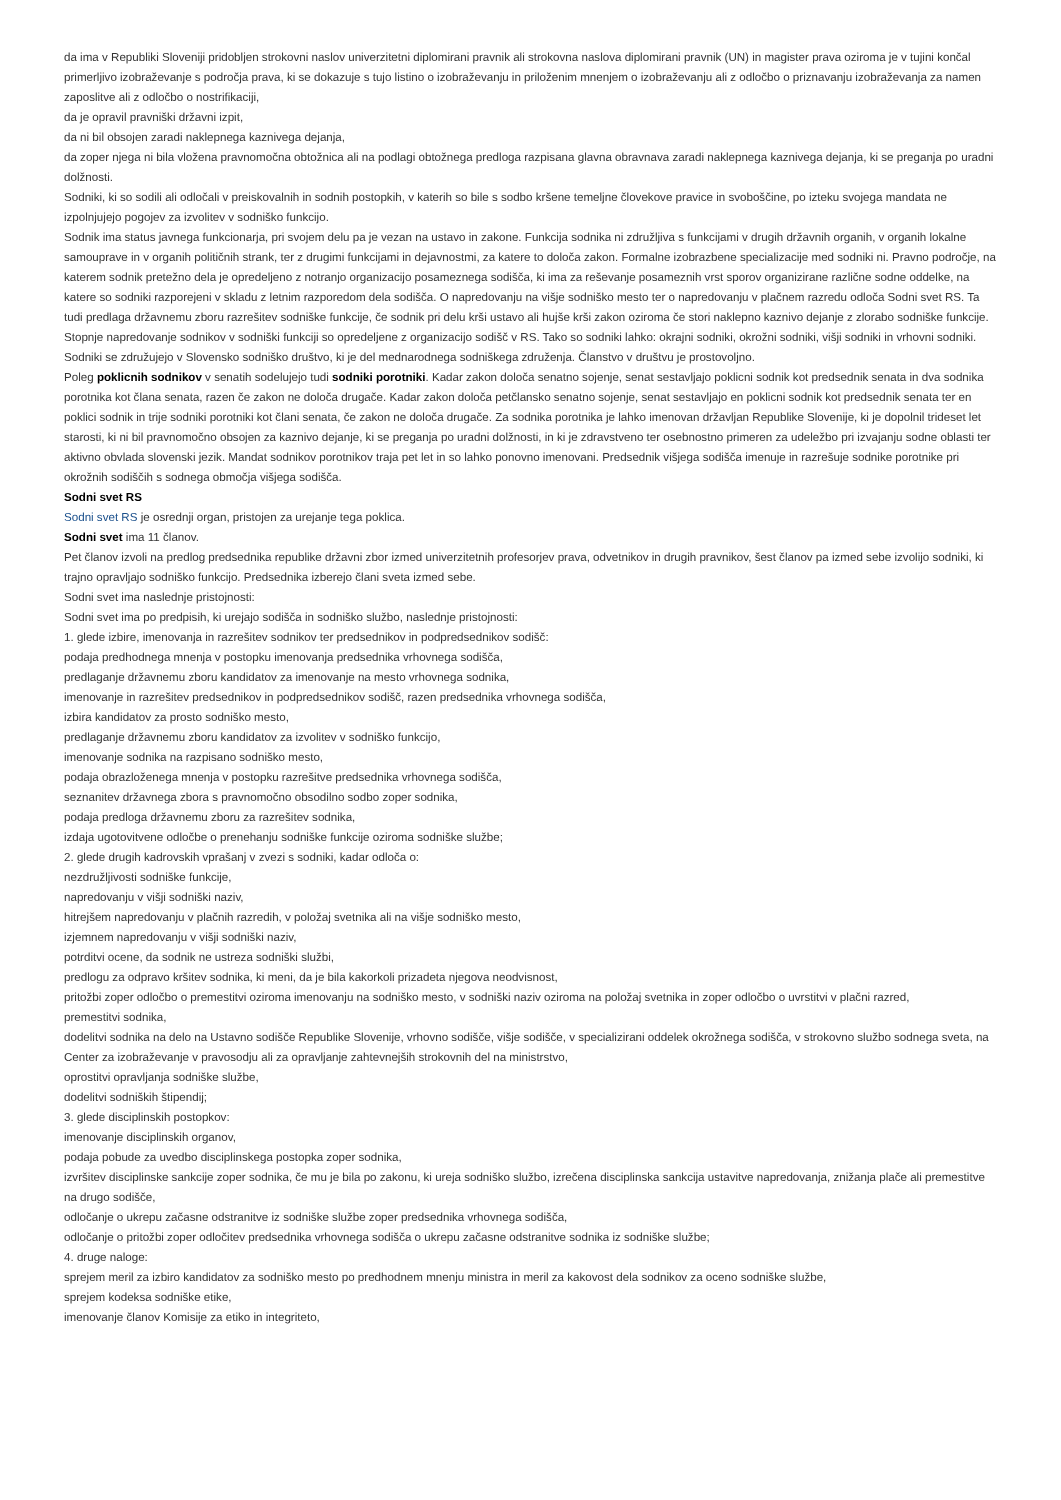da ima v Republiki Sloveniji pridobljen strokovni naslov univerzitetni diplomirani pravnik ali strokovna naslova diplomirani pravnik (UN) in magister prava oziroma je v tujini končal primerljivo izobraževanje s področja prava, ki se dokazuje s tujo listino o izobraževanju in priloženim mnenjem o izobraževanju ali z odločbo o priznavanju izobraževanja za namen zaposlitve ali z odločbo o nostrifikaciji,
da je opravil pravniški državni izpit,
da ni bil obsojen zaradi naklepnega kaznivega dejanja,
da zoper njega ni bila vložena pravnomočna obtožnica ali na podlagi obtožnega predloga razpisana glavna obravnava zaradi naklepnega kaznivega dejanja, ki se preganja po uradni dolžnosti.
Sodniki, ki so sodili ali odločali v preiskovalnih in sodnih postopkih, v katerih so bile s sodbo kršene temeljne človekove pravice in svoboščine, po izteku svojega mandata ne izpolnjujejo pogojev za izvolitev v sodniško funkcijo.
Sodnik ima status javnega funkcionarja, pri svojem delu pa je vezan na ustavo in zakone. Funkcija sodnika ni združljiva s funkcijami v drugih državnih organih, v organih lokalne samouprave in v organih političnih strank, ter z drugimi funkcijami in dejavnostmi, za katere to določa zakon. Formalne izobrazbene specializacije med sodniki ni. Pravno področje, na katerem sodnik pretežno dela je opredeljeno z notranjo organizacijo posameznega sodišča, ki ima za reševanje posameznih vrst sporov organizirane različne sodne oddelke, na katere so sodniki razporejeni v skladu z letnim razporedom dela sodišča. O napredovanju na višje sodniško mesto ter o napredovanju v plačnem razredu odloča Sodni svet RS. Ta tudi predlaga državnemu zboru razrešitev sodniške funkcije, če sodnik pri delu krši ustavo ali hujše krši zakon oziroma če stori naklepno kaznivo dejanje z zlorabo sodniške funkcije. Stopnje napredovanje sodnikov v sodniški funkciji so opredeljene z organizacijo sodišč v RS. Tako so sodniki lahko: okrajni sodniki, okrožni sodniki, višji sodniki in vrhovni sodniki.
Sodniki se združujejo v Slovensko sodniško društvo, ki je del mednarodnega sodniškega združenja. Članstvo v društvu je prostovoljno.
Poleg poklicnih sodnikov v senatih sodelujejo tudi sodniki porotniki. Kadar zakon določa senatno sojenje, senat sestavljajo poklicni sodnik kot predsednik senata in dva sodnika porotnika kot člana senata, razen če zakon ne določa drugače. Kadar zakon določa petčlansko senatno sojenje, senat sestavljajo en poklicni sodnik kot predsednik senata ter en poklici sodnik in trije sodniki porotniki kot člani senata, če zakon ne določa drugače. Za sodnika porotnika je lahko imenovan državljan Republike Slovenije, ki je dopolnil trideset let starosti, ki ni bil pravnomočno obsojen za kaznivo dejanje, ki se preganja po uradni dolžnosti, in ki je zdravstveno ter osebnostno primeren za udeležbo pri izvajanju sodne oblasti ter aktivno obvlada slovenski jezik. Mandat sodnikov porotnikov traja pet let in so lahko ponovno imenovani. Predsednik višjega sodišča imenuje in razrešuje sodnike porotnike pri okrožnih sodiščih s sodnega območja višjega sodišča.
Sodni svet RS
Sodni svet RS je osrednji organ, pristojen za urejanje tega poklica.
Sodni svet ima 11 članov.
Pet članov izvoli na predlog predsednika republike državni zbor izmed univerzitetnih profesorjev prava, odvetnikov in drugih pravnikov, šest članov pa izmed sebe izvolijo sodniki, ki trajno opravljajo sodniško funkcijo. Predsednika izberejo člani sveta izmed sebe.
Sodni svet ima naslednje pristojnosti:
Sodni svet ima po predpisih, ki urejajo sodišča in sodniško službo, naslednje pristojnosti:
1. glede izbire, imenovanja in razrešitev sodnikov ter predsednikov in podpredsednikov sodišč:
podaja predhodnega mnenja v postopku imenovanja predsednika vrhovnega sodišča,
predlaganje državnemu zboru kandidatov za imenovanje na mesto vrhovnega sodnika,
imenovanje in razrešitev predsednikov in podpredsednikov sodišč, razen predsednika vrhovnega sodišča,
izbira kandidatov za prosto sodniško mesto,
predlaganje državnemu zboru kandidatov za izvolitev v sodniško funkcijo,
imenovanje sodnika na razpisano sodniško mesto,
podaja obrazloženega mnenja v postopku razrešitve predsednika vrhovnega sodišča,
seznanitev državnega zbora s pravnomočno obsodilno sodbo zoper sodnika,
podaja predloga državnemu zboru za razrešitev sodnika,
izdaja ugotovitvene odločbe o prenehanju sodniške funkcije oziroma sodniške službe;
2. glede drugih kadrovskih vprašanj v zvezi s sodniki, kadar odloča o:
nezdružljivosti sodniške funkcije,
napredovanju v višji sodniški naziv,
hitrejšem napredovanju v plačnih razredih, v položaj svetnika ali na višje sodniško mesto,
izjemnem napredovanju v višji sodniški naziv,
potrditvi ocene, da sodnik ne ustreza sodniški službi,
predlogu za odpravo kršitev sodnika, ki meni, da je bila kakorkoli prizadeta njegova neodvisnost,
pritožbi zoper odločbo o premestitvi oziroma imenovanju na sodniško mesto, v sodniški naziv oziroma na položaj svetnika in zoper odločbo o uvrstitvi v plačni razred,
premestitvi sodnika,
dodelitvi sodnika na delo na Ustavno sodišče Republike Slovenije, vrhovno sodišče, višje sodišče, v specializirani oddelek okrožnega sodišča, v strokovno službo sodnega sveta, na Center za izobraževanje v pravosodju ali za opravljanje zahtevnejših strokovnih del na ministrstvo,
oprostitvi opravljanja sodniške službe,
dodelitvi sodniških štipendij;
3. glede disciplinskih postopkov:
imenovanje disciplinskih organov,
podaja pobude za uvedbo disciplinskega postopka zoper sodnika,
izvršitev disciplinske sankcije zoper sodnika, če mu je bila po zakonu, ki ureja sodniško službo, izrečena disciplinska sankcija ustavitve napredovanja, znižanja plače ali premestitve na drugo sodišče,
odločanje o ukrepu začasne odstranitve iz sodniške službe zoper predsednika vrhovnega sodišča,
odločanje o pritožbi zoper odločitev predsednika vrhovnega sodišča o ukrepu začasne odstranitve sodnika iz sodniške službe;
4. druge naloge:
sprejem meril za izbiro kandidatov za sodniško mesto po predhodnem mnenju ministra in meril za kakovost dela sodnikov za oceno sodniške službe,
sprejem kodeksa sodniške etike,
imenovanje članov Komisije za etiko in integriteto,